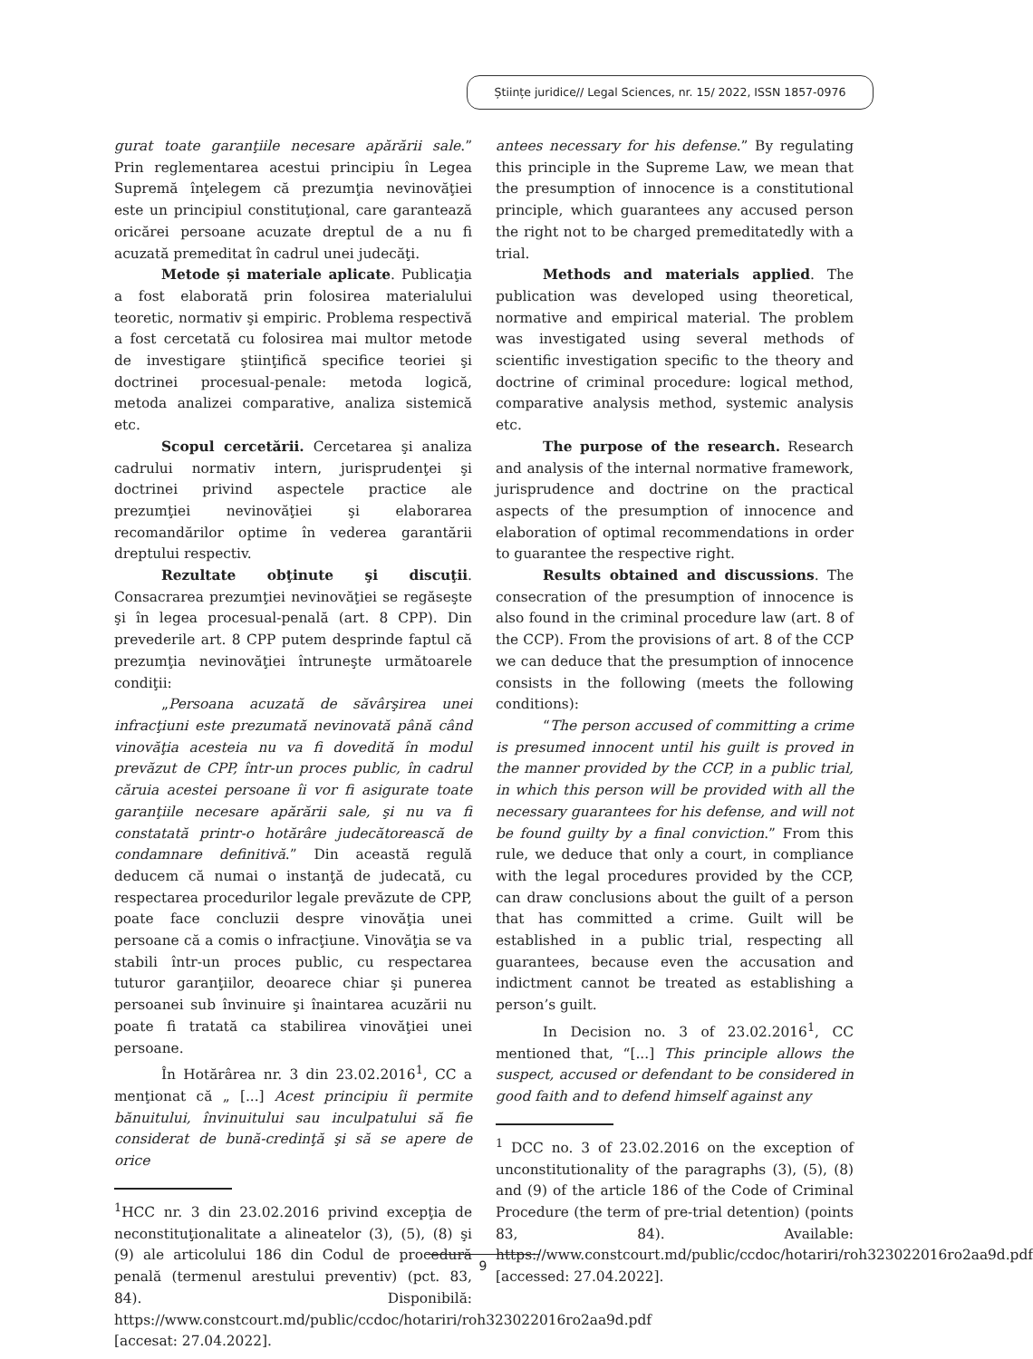Științe juridice// Legal Sciences, nr. 15/ 2022, ISSN 1857-0976
gurat toate garanţiile necesare apărării sale.” Prin reglementarea acestui principiu în Legea Supremă înţelegem că prezumţia nevinovăţiei este un principiul constituţional, care garantează oricărei persoane acuzate dreptul de a nu fi acuzată premeditat în cadrul unei judecăţi.
Metode și materiale aplicate. Publicaţia a fost elaborată prin folosirea materialului teoretic, normativ şi empiric. Problema respectivă a fost cercetată cu folosirea mai multor metode de investigare ştiinţifică specifice teoriei şi doctrinei procesual-penale: metoda logică, metoda analizei comparative, analiza sistemică etc.
Scopul cercetării. Cercetarea şi analiza cadrului normativ intern, jurisprudenţei şi doctrinei privind aspectele practice ale prezumţiei nevinovăţiei şi elaborarea recomandărilor optime în vederea garantării dreptului respectiv.
Rezultate obţinute şi discuţii. Consacrarea prezumţiei nevinovăţiei se regăseşte şi în legea procesual-penală (art. 8 CPP). Din prevederile art. 8 CPP putem desprinde faptul că prezumţia nevinovăţiei întruneşte următoarele condiţii:
„Persoana acuzată de săvârşirea unei infracţiuni este prezumată nevinovată până când vinovăţia acesteia nu va fi dovedită în modul prevăzut de CPP, într-un proces public, în cadrul căruia acestei persoane îi vor fi asigurate toate garanţiile necesare apărării sale, şi nu va fi constatată printr-o hotărâre judecătorească de condamnare definitivă.” Din această regulă deducem că numai o instanţă de judecată, cu respectarea procedurilor legale prevăzute de CPP, poate face concluzii despre vinovăţia unei persoane că a comis o infracţiune. Vinovăţia se va stabili într-un proces public, cu respectarea tuturor garanţiilor, deoarece chiar şi punerea persoanei sub învinuire şi înaintarea acuzării nu poate fi tratată ca stabilirea vinovăţiei unei persoane.
În Hotărârea nr. 3 din 23.02.2016<sup>1</sup>, CC a menţionat că „ [...] Acest principiu îi permite bănuitului, învinuitului sau inculpatului să fie considerat de bună-credinţă şi să se apere de orice
<sup>1</sup>HCC nr. 3 din 23.02.2016 privind excepţia de neconstituţionalitate a alineatelor (3), (5), (8) şi (9) ale articolului 186 din Codul de procedură penală (termenul arestului preventiv) (pct. 83, 84). Disponibilă: https://www.constcourt.md/public/ccdoc/hotariri/roh323022016ro2aa9d.pdf [accesat: 27.04.2022].
antees necessary for his defense.” By regulating this principle in the Supreme Law, we mean that the presumption of innocence is a constitutional principle, which guarantees any accused person the right not to be charged premeditatedly with a trial.
Methods and materials applied. The publication was developed using theoretical, normative and empirical material. The problem was investigated using several methods of scientific investigation specific to the theory and doctrine of criminal procedure: logical method, comparative analysis method, systemic analysis etc.
The purpose of the research. Research and analysis of the internal normative framework, jurisprudence and doctrine on the practical aspects of the presumption of innocence and elaboration of optimal recommendations in order to guarantee the respective right.
Results obtained and discussions. The consecration of the presumption of innocence is also found in the criminal procedure law (art. 8 of the CCP). From the provisions of art. 8 of the CCP we can deduce that the presumption of innocence consists in the following (meets the following conditions):
“The person accused of committing a crime is presumed innocent until his guilt is proved in the manner provided by the CCP, in a public trial, in which this person will be provided with all the necessary guarantees for his defense, and will not be found guilty by a final conviction.” From this rule, we deduce that only a court, in compliance with the legal procedures provided by the CCP, can draw conclusions about the guilt of a person that has committed a crime. Guilt will be established in a public trial, respecting all guarantees, because even the accusation and indictment cannot be treated as establishing a person’s guilt.
In Decision no. 3 of 23.02.2016<sup>1</sup>, CC mentioned that, “[...] This principle allows the suspect, accused or defendant to be considered in good faith and to defend himself against any
<sup>1</sup> DCC no. 3 of 23.02.2016 on the exception of unconstitutionality of the paragraphs (3), (5), (8) and (9) of the article 186 of the Code of Criminal Procedure (the term of pre-trial detention) (points 83, 84). Available: https://www.constcourt.md/public/ccdoc/hotariri/roh323022016ro2aa9d.pdf [accessed: 27.04.2022].
9